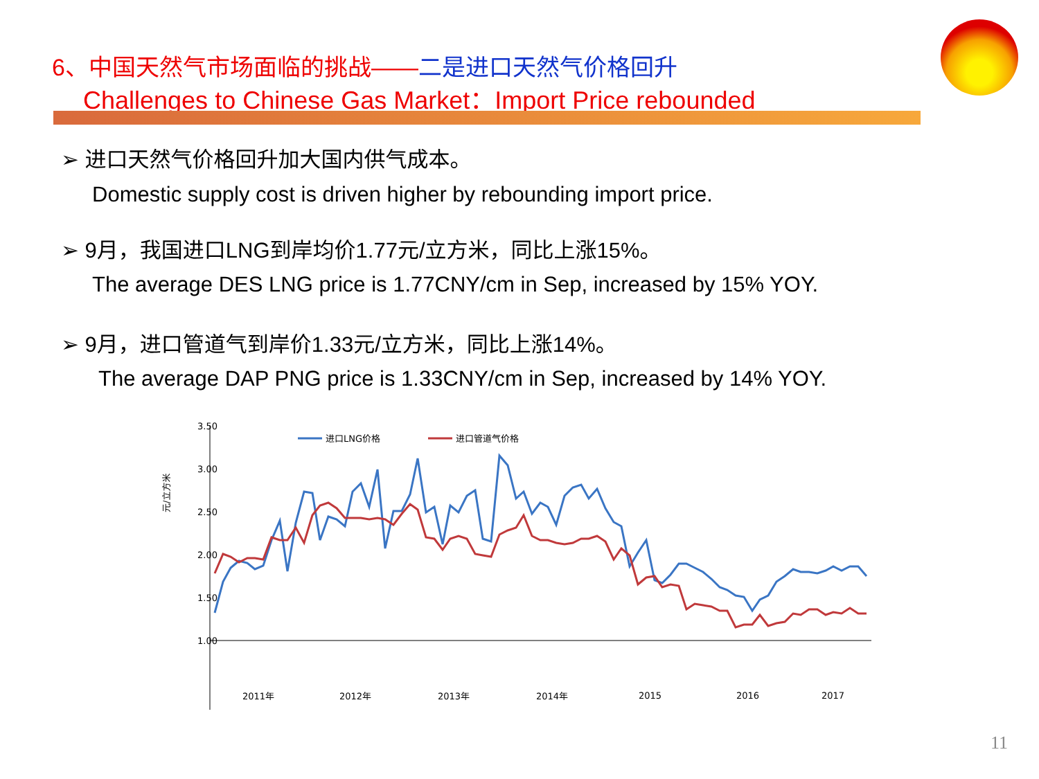6、中国天然气市场面临的挑战——二是进口天然气价格回升
Challenges to Chinese Gas Market：Import Price rebounded
➢ 进口天然气价格回升加大国内供气成本。
Domestic supply cost is driven higher by rebounding import price.
➢ 9月，我国进口LNG到岸均价1.77元/立方米，同比上涨15%。
The average DES LNG price is 1.77CNY/cm in Sep, increased by 15% YOY.
➢ 9月，进口管道气到岸价1.33元/立方米，同比上涨14%。
The average DAP PNG price is 1.33CNY/cm in Sep, increased by 14% YOY.
3.50
3.00
2.50
2.00
1.50
1.00
元/立方米
进口LNG价格
进口管道气价格
2011年
2012年
2013年
2014年
2015
2016
2017
11